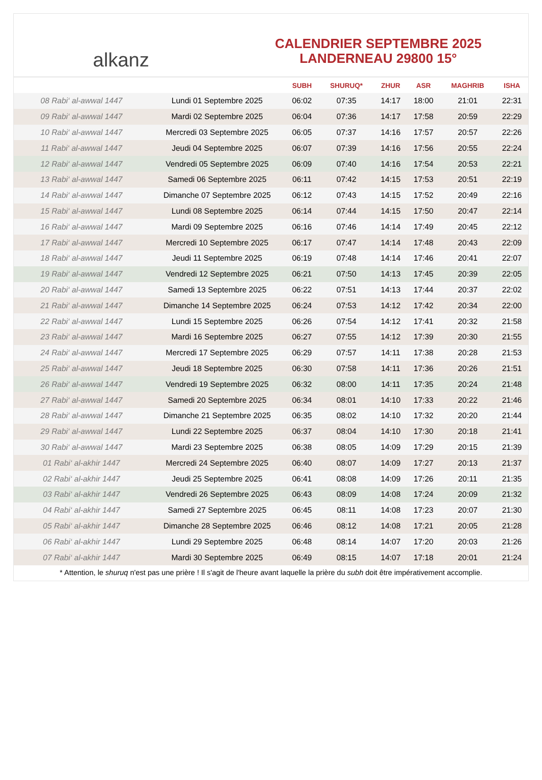alkanz
CALENDRIER SEPTEMBRE 2025
LANDERNEAU 29800 15°
| | | SUBH | SHURUQ* | ZHUR | ASR | MAGHRIB | ISHA |
| --- | --- | --- | --- | --- | --- | --- | --- |
| 08 Rabi‘ al-awwal 1447 | Lundi 01 Septembre 2025 | 06:02 | 07:35 | 14:17 | 18:00 | 21:01 | 22:31 |
| 09 Rabi‘ al-awwal 1447 | Mardi 02 Septembre 2025 | 06:04 | 07:36 | 14:17 | 17:58 | 20:59 | 22:29 |
| 10 Rabi‘ al-awwal 1447 | Mercredi 03 Septembre 2025 | 06:05 | 07:37 | 14:16 | 17:57 | 20:57 | 22:26 |
| 11 Rabi‘ al-awwal 1447 | Jeudi 04 Septembre 2025 | 06:07 | 07:39 | 14:16 | 17:56 | 20:55 | 22:24 |
| 12 Rabi‘ al-awwal 1447 | Vendredi 05 Septembre 2025 | 06:09 | 07:40 | 14:16 | 17:54 | 20:53 | 22:21 |
| 13 Rabi‘ al-awwal 1447 | Samedi 06 Septembre 2025 | 06:11 | 07:42 | 14:15 | 17:53 | 20:51 | 22:19 |
| 14 Rabi‘ al-awwal 1447 | Dimanche 07 Septembre 2025 | 06:12 | 07:43 | 14:15 | 17:52 | 20:49 | 22:16 |
| 15 Rabi‘ al-awwal 1447 | Lundi 08 Septembre 2025 | 06:14 | 07:44 | 14:15 | 17:50 | 20:47 | 22:14 |
| 16 Rabi‘ al-awwal 1447 | Mardi 09 Septembre 2025 | 06:16 | 07:46 | 14:14 | 17:49 | 20:45 | 22:12 |
| 17 Rabi‘ al-awwal 1447 | Mercredi 10 Septembre 2025 | 06:17 | 07:47 | 14:14 | 17:48 | 20:43 | 22:09 |
| 18 Rabi‘ al-awwal 1447 | Jeudi 11 Septembre 2025 | 06:19 | 07:48 | 14:14 | 17:46 | 20:41 | 22:07 |
| 19 Rabi‘ al-awwal 1447 | Vendredi 12 Septembre 2025 | 06:21 | 07:50 | 14:13 | 17:45 | 20:39 | 22:05 |
| 20 Rabi‘ al-awwal 1447 | Samedi 13 Septembre 2025 | 06:22 | 07:51 | 14:13 | 17:44 | 20:37 | 22:02 |
| 21 Rabi‘ al-awwal 1447 | Dimanche 14 Septembre 2025 | 06:24 | 07:53 | 14:12 | 17:42 | 20:34 | 22:00 |
| 22 Rabi‘ al-awwal 1447 | Lundi 15 Septembre 2025 | 06:26 | 07:54 | 14:12 | 17:41 | 20:32 | 21:58 |
| 23 Rabi‘ al-awwal 1447 | Mardi 16 Septembre 2025 | 06:27 | 07:55 | 14:12 | 17:39 | 20:30 | 21:55 |
| 24 Rabi‘ al-awwal 1447 | Mercredi 17 Septembre 2025 | 06:29 | 07:57 | 14:11 | 17:38 | 20:28 | 21:53 |
| 25 Rabi‘ al-awwal 1447 | Jeudi 18 Septembre 2025 | 06:30 | 07:58 | 14:11 | 17:36 | 20:26 | 21:51 |
| 26 Rabi‘ al-awwal 1447 | Vendredi 19 Septembre 2025 | 06:32 | 08:00 | 14:11 | 17:35 | 20:24 | 21:48 |
| 27 Rabi‘ al-awwal 1447 | Samedi 20 Septembre 2025 | 06:34 | 08:01 | 14:10 | 17:33 | 20:22 | 21:46 |
| 28 Rabi‘ al-awwal 1447 | Dimanche 21 Septembre 2025 | 06:35 | 08:02 | 14:10 | 17:32 | 20:20 | 21:44 |
| 29 Rabi‘ al-awwal 1447 | Lundi 22 Septembre 2025 | 06:37 | 08:04 | 14:10 | 17:30 | 20:18 | 21:41 |
| 30 Rabi‘ al-awwal 1447 | Mardi 23 Septembre 2025 | 06:38 | 08:05 | 14:09 | 17:29 | 20:15 | 21:39 |
| 01 Rabi‘ al-akhir 1447 | Mercredi 24 Septembre 2025 | 06:40 | 08:07 | 14:09 | 17:27 | 20:13 | 21:37 |
| 02 Rabi‘ al-akhir 1447 | Jeudi 25 Septembre 2025 | 06:41 | 08:08 | 14:09 | 17:26 | 20:11 | 21:35 |
| 03 Rabi‘ al-akhir 1447 | Vendredi 26 Septembre 2025 | 06:43 | 08:09 | 14:08 | 17:24 | 20:09 | 21:32 |
| 04 Rabi‘ al-akhir 1447 | Samedi 27 Septembre 2025 | 06:45 | 08:11 | 14:08 | 17:23 | 20:07 | 21:30 |
| 05 Rabi‘ al-akhir 1447 | Dimanche 28 Septembre 2025 | 06:46 | 08:12 | 14:08 | 17:21 | 20:05 | 21:28 |
| 06 Rabi‘ al-akhir 1447 | Lundi 29 Septembre 2025 | 06:48 | 08:14 | 14:07 | 17:20 | 20:03 | 21:26 |
| 07 Rabi‘ al-akhir 1447 | Mardi 30 Septembre 2025 | 06:49 | 08:15 | 14:07 | 17:18 | 20:01 | 21:24 |
* Attention, le shuruq n'est pas une prière ! Il s'agit de l'heure avant laquelle la prière du subh doit être impérativement accomplie.